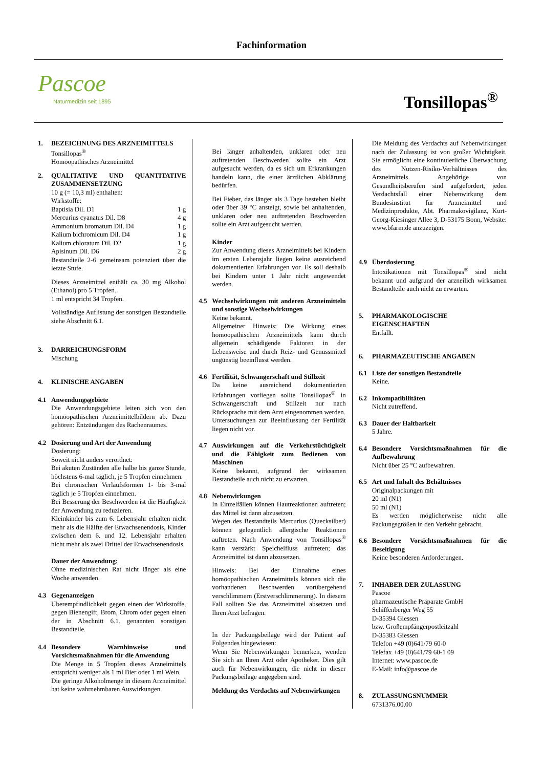Fachinformation
Pascoe
Naturmedizin seit 1895
Tonsillopas<sup>®</sup>
1. BEZEICHNUNG DES ARZNEIMITTELS
Tonsillopas<sup>®</sup>
Homöopathisches Arzneimittel
2. QUALITATIVE UND QUANTITATIVE ZUSAMMENSETZUNG
10 g (= 10,3 ml) enthalten:
Wirkstoffe:
Baptisia Dil. D1 1 g
Mercurius cyanatus Dil. D8 4 g
Ammonium bromatum Dil. D4 1 g
Kalium bichromicum Dil. D4 1 g
Kalium chloratum Dil. D2 1 g
Apisinum Dil. D6 2 g
Bestandteile 2-6 gemeinsam potenziert über die letzte Stufe.
Dieses Arzneimittel enthält ca. 30 mg Alkohol (Ethanol) pro 5 Tropfen.
1 ml entspricht 34 Tropfen.
Vollständige Auflistung der sonstigen Bestandteile siehe Abschnitt 6.1.
3. DARREICHUNGSFORM
Mischung
4. KLINISCHE ANGABEN
4.1 Anwendungsgebiete
Die Anwendungsgebiete leiten sich von den homöopathischen Arzneimittelbildern ab. Dazu gehören: Entzündungen des Rachenraumes.
4.2 Dosierung und Art der Anwendung
Dosierung:
Soweit nicht anders verordnet:
Bei akuten Zuständen alle halbe bis ganze Stunde, höchstens 6-mal täglich, je 5 Tropfen einnehmen.
Bei chronischen Verlaufsformen 1- bis 3-mal täglich je 5 Tropfen einnehmen.
Bei Besserung der Beschwerden ist die Häufigkeit der Anwendung zu reduzieren.
Kleinkinder bis zum 6. Lebensjahr erhalten nicht mehr als die Hälfte der Erwachsenendosis, Kinder zwischen dem 6. und 12. Lebensjahr erhalten nicht mehr als zwei Drittel der Erwachsenendosis.
Dauer der Anwendung:
Ohne medizinischen Rat nicht länger als eine Woche anwenden.
4.3 Gegenanzeigen
Überempfindlichkeit gegen einen der Wirkstoffe, gegen Bienengift, Brom, Chrom oder gegen einen der in Abschnitt 6.1. genannten sonstigen Bestandteile.
4.4 Besondere Warnhinweise und Vorsichtsmaßnahmen für die Anwendung
Die Menge in 5 Tropfen dieses Arzneimittels entspricht weniger als 1 ml Bier oder 1 ml Wein.
Die geringe Alkoholmenge in diesem Arzneimittel hat keine wahrnehmbaren Auswirkungen.
Bei länger anhaltenden, unklaren oder neu auftretenden Beschwerden sollte ein Arzt aufgesucht werden, da es sich um Erkrankungen handeln kann, die einer ärztlichen Abklärung bedürfen.
Bei Fieber, das länger als 3 Tage bestehen bleibt oder über 39 °C ansteigt, sowie bei anhaltenden, unklaren oder neu auftretenden Beschwerden sollte ein Arzt aufgesucht werden.
Kinder
Zur Anwendung dieses Arzneimittels bei Kindern im ersten Lebensjahr liegen keine ausreichend dokumentierten Erfahrungen vor. Es soll deshalb bei Kindern unter 1 Jahr nicht angewendet werden.
4.5 Wechselwirkungen mit anderen Arzneimitteln und sonstige Wechselwirkungen
Keine bekannt.
Allgemeiner Hinweis: Die Wirkung eines homöopathischen Arzneimittels kann durch allgemein schädigende Faktoren in der Lebensweise und durch Reiz- und Genussmittel ungünstig beeinflusst werden.
4.6 Fertilität, Schwangerschaft und Stillzeit
Da keine ausreichend dokumentierten Erfahrungen vorliegen sollte Tonsillopas<sup>®</sup> in Schwangerschaft und Stillzeit nur nach Rücksprache mit dem Arzt eingenommen werden.
Untersuchungen zur Beeinflussung der Fertilität liegen nicht vor.
4.7 Auswirkungen auf die Verkehrstüchtigkeit und die Fähigkeit zum Bedienen von Maschinen
Keine bekannt, aufgrund der wirksamen Bestandteile auch nicht zu erwarten.
4.8 Nebenwirkungen
In Einzelfällen können Hautreaktionen auftreten; das Mittel ist dann abzusetzen.
Wegen des Bestandteils Mercurius (Quecksilber) können gelegentlich allergische Reaktionen auftreten. Nach Anwendung von Tonsillopas<sup>®</sup> kann verstärkt Speichelfluss auftreten; das Arzneimittel ist dann abzusetzen.
Hinweis: Bei der Einnahme eines homöopathischen Arzneimittels können sich die vorhandenen Beschwerden vorübergehend verschlimmern (Erstverschlimmerung). In diesem Fall sollten Sie das Arzneimittel absetzen und Ihren Arzt befragen.
In der Packungsbeilage wird der Patient auf Folgendes hingewiesen:
Wenn Sie Nebenwirkungen bemerken, wenden Sie sich an Ihren Arzt oder Apotheker. Dies gilt auch für Nebenwirkungen, die nicht in dieser Packungsbeilage angegeben sind.
Meldung des Verdachts auf Nebenwirkungen
Die Meldung des Verdachts auf Nebenwirkungen nach der Zulassung ist von großer Wichtigkeit. Sie ermöglicht eine kontinuierliche Überwachung des Nutzen-Risiko-Verhältnisses des Arzneimittels. Angehörige von Gesundheitsberufen sind aufgefordert, jeden Verdachtsfall einer Nebenwirkung dem Bundesinstitut für Arzneimittel und Medizinprodukte, Abt. Pharmakovigilanz, Kurt-Georg-Kiesinger Allee 3, D-53175 Bonn, Website: www.bfarm.de anzuzeigen.
4.9 Überdosierung
Intoxikationen mit Tonsillopas<sup>®</sup> sind nicht bekannt und aufgrund der arzneilich wirksamen Bestandteile auch nicht zu erwarten.
5. PHARMAKOLOGISCHE EIGENSCHAFTEN
Entfällt.
6. PHARMAZEUTISCHE ANGABEN
6.1 Liste der sonstigen Bestandteile
Keine.
6.2 Inkompatibilitäten
Nicht zutreffend.
6.3 Dauer der Haltbarkeit
5 Jahre.
6.4 Besondere Vorsichtsmaßnahmen für die Aufbewahrung
Nicht über 25 °C aufbewahren.
6.5 Art und Inhalt des Behältnisses
Originalpackungen mit
20 ml (N1)
50 ml (N1)
Es werden möglicherweise nicht alle Packungsgrößen in den Verkehr gebracht.
6.6 Besondere Vorsichtsmaßnahmen für die Beseitigung
Keine besonderen Anforderungen.
7. INHABER DER ZULASSUNG
Pascoe
pharmazeutische Präparate GmbH
Schiffenberger Weg 55
D-35394 Giessen
bzw. Großempfängerpostleitzahl
D-35383 Giessen
Telefon +49 (0)641/79 60-0
Telefax +49 (0)641/79 60-1 09
Internet: www.pascoe.de
E-Mail: info@pascoe.de
8. ZULASSUNGSNUMMER
6731376.00.00